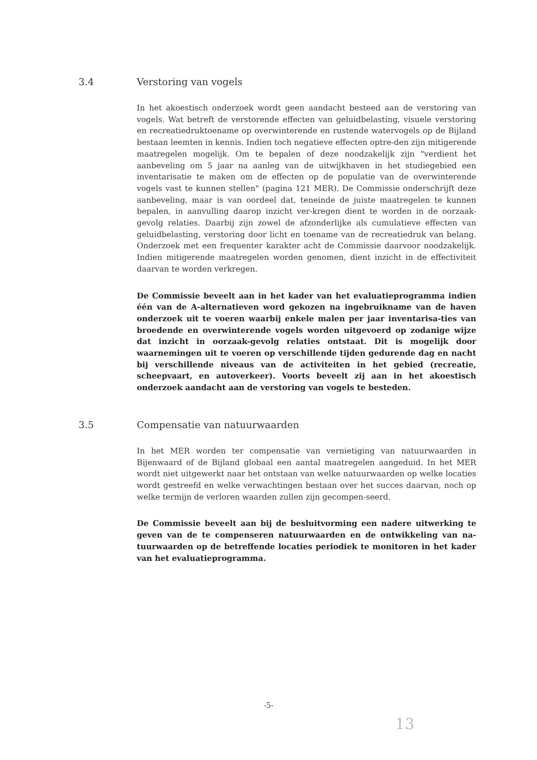3.4 Verstoring van vogels
In het akoestisch onderzoek wordt geen aandacht besteed aan de verstoring van vogels. Wat betreft de verstorende effecten van geluidbelasting, visuele verstoring en recreatiedruktoename op overwinterende en rustende watervogels op de Bijland bestaan leemten in kennis. Indien toch negatieve effecten optre-den zijn mitigerende maatregelen mogelijk. Om te bepalen of deze noodzakelijk zijn "verdient het aanbeveling om 5 jaar na aanleg van de uitwijkhaven in het studiegebied een inventarisatie te maken om de effecten op de populatie van de overwinterende vogels vast te kunnen stellen" (pagina 121 MER). De Commissie onderschrijft deze aanbeveling, maar is van oordeel dat, teneinde de juiste maatregelen te kunnen bepalen, in aanvulling daarop inzicht ver-kregen dient te worden in de oorzaak-gevolg relaties. Daarbij zijn zowel de afzonderlijke als cumulatieve effecten van geluidbelasting, verstoring door licht en toename van de recreatiedruk van belang. Onderzoek met een frequenter karakter acht de Commissie daarvoor noodzakelijk. Indien mitigerende maatregelen worden genomen, dient inzicht in de effectiviteit daarvan te worden verkregen.
De Commissie beveelt aan in het kader van het evaluatieprogramma indien één van de A-alternatieven word gekozen na ingebruikname van de haven onderzoek uit te voeren waarbij enkele malen per jaar inventarisa-ties van broedende en overwinterende vogels worden uitgevoerd op zodanige wijze dat inzicht in oorzaak-gevolg relaties ontstaat. Dit is mogelijk door waarnemingen uit te voeren op verschillende tijden gedurende dag en nacht bij verschillende niveaus van de activiteiten in het gebied (recreatie, scheepvaart, en autoverkeer). Voorts beveelt zij aan in het akoestisch onderzoek aandacht aan de verstoring van vogels te besteden.
3.5 Compensatie van natuurwaarden
In het MER worden ter compensatie van vernietiging van natuurwaarden in Bijenwaard of de Bijland globaal een aantal maatregelen aangeduid. In het MER wordt niet uitgewerkt naar het ontstaan van welke natuurwaarden op welke locaties wordt gestreefd en welke verwachtingen bestaan over het succes daarvan, noch op welke termijn de verloren waarden zullen zijn gecompen-seerd.
De Commissie beveelt aan bij de besluitvorming een nadere uitwerking te geven van de te compenseren natuurwaarden en de ontwikkeling van na-tuurwaarden op de betreffende locaties periodiek te monitoren in het kader van het evaluatieprogramma.
-5-
13